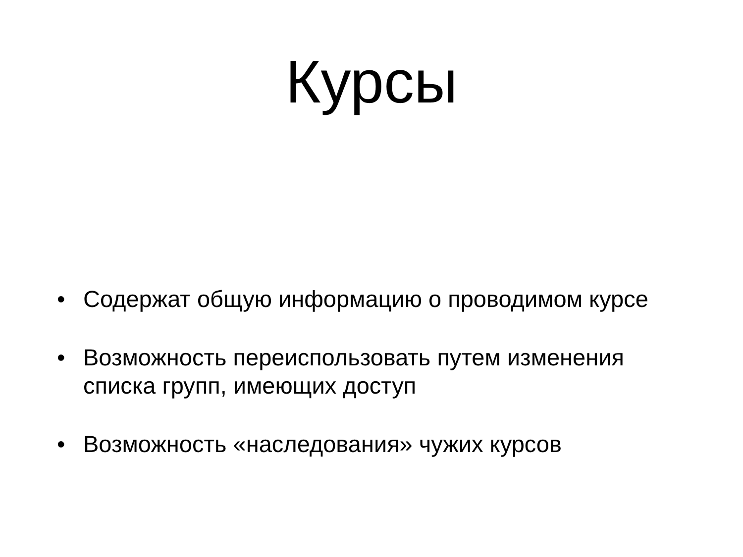Курсы
• Содержат общую информацию о проводимом курсе
• Возможность переиспользовать путем изменения списка групп, имеющих доступ
• Возможность «наследования» чужих курсов